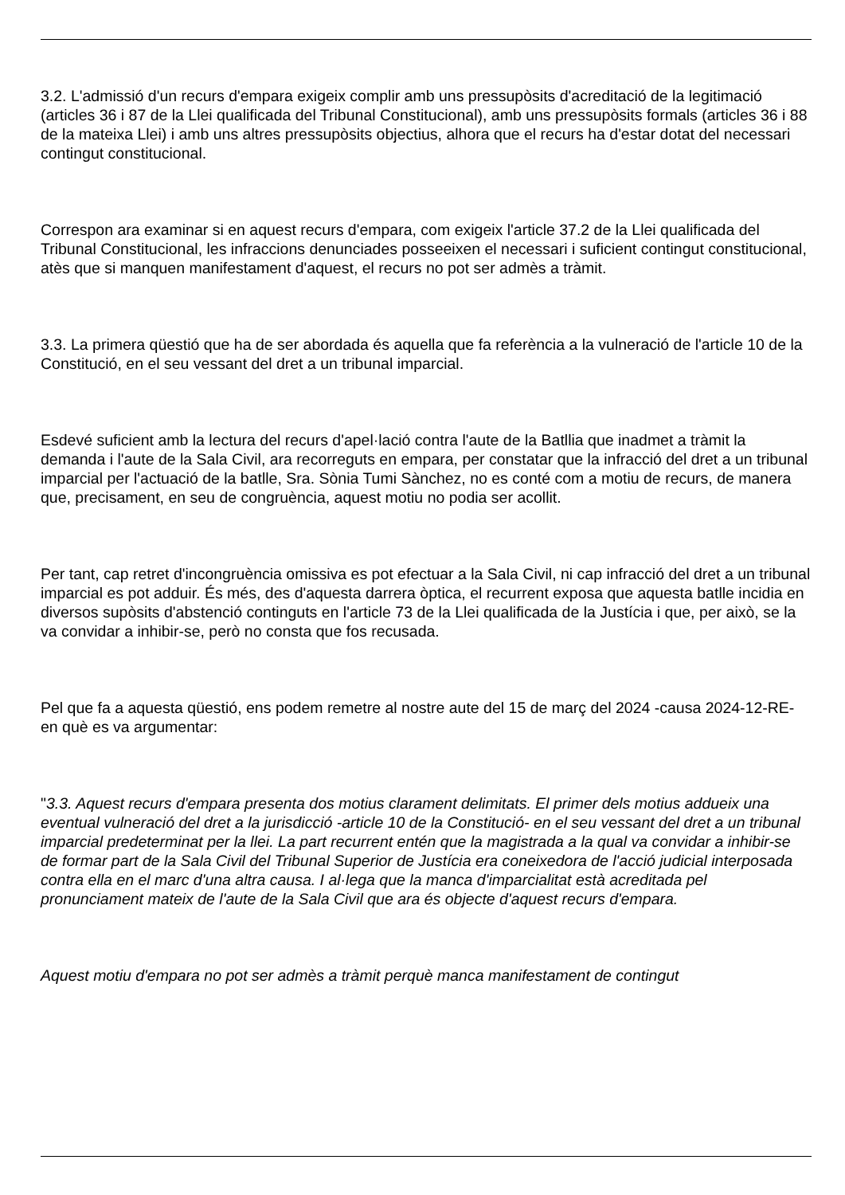3.2. L'admissió d'un recurs d'empara exigeix complir amb uns pressupòsits d'acreditació de la legitimació (articles 36 i 87 de la Llei qualificada del Tribunal Constitucional), amb uns pressupòsits formals (articles 36 i 88 de la mateixa Llei) i amb uns altres pressupòsits objectius, alhora que el recurs ha d'estar dotat del necessari contingut constitucional.
Correspon ara examinar si en aquest recurs d'empara, com exigeix l'article 37.2 de la Llei qualificada del Tribunal Constitucional, les infraccions denunciades posseeixen el necessari i suficient contingut constitucional, atès que si manquen manifestament d'aquest, el recurs no pot ser admès a tràmit.
3.3. La primera qüestió que ha de ser abordada és aquella que fa referència a la vulneració de l'article 10 de la Constitució, en el seu vessant del dret a un tribunal imparcial.
Esdevé suficient amb la lectura del recurs d'apel·lació contra l'aute de la Batllia que inadmet a tràmit la demanda i l'aute de la Sala Civil, ara recorreguts en empara, per constatar que la infracció del dret a un tribunal imparcial per l'actuació de la batlle, Sra. Sònia Tumi Sànchez, no es conté com a motiu de recurs, de manera que, precisament, en seu de congruència, aquest motiu no podia ser acollit.
Per tant, cap retret d'incongruència omissiva es pot efectuar a la Sala Civil, ni cap infracció del dret a un tribunal imparcial es pot adduir. És més, des d'aquesta darrera òptica, el recurrent exposa que aquesta batlle incidia en diversos supòsits d'abstenció continguts en l'article 73 de la Llei qualificada de la Justícia i que, per això, se la va convidar a inhibir-se, però no consta que fos recusada.
Pel que fa a aquesta qüestió, ens podem remetre al nostre aute del 15 de març del 2024 -causa 2024-12-RE- en què es va argumentar:
"3.3. Aquest recurs d'empara presenta dos motius clarament delimitats. El primer dels motius addueix una eventual vulneració del dret a la jurisdicció -article 10 de la Constitució- en el seu vessant del dret a un tribunal imparcial predeterminat per la llei. La part recurrent entén que la magistrada a la qual va convidar a inhibir-se de formar part de la Sala Civil del Tribunal Superior de Justícia era coneixedora de l'acció judicial interposada contra ella en el marc d'una altra causa. I al·lega que la manca d'imparcialitat està acreditada pel pronunciament mateix de l'aute de la Sala Civil que ara és objecte d'aquest recurs d'empara.
Aquest motiu d'empara no pot ser admès a tràmit perquè manca manifestament de contingut